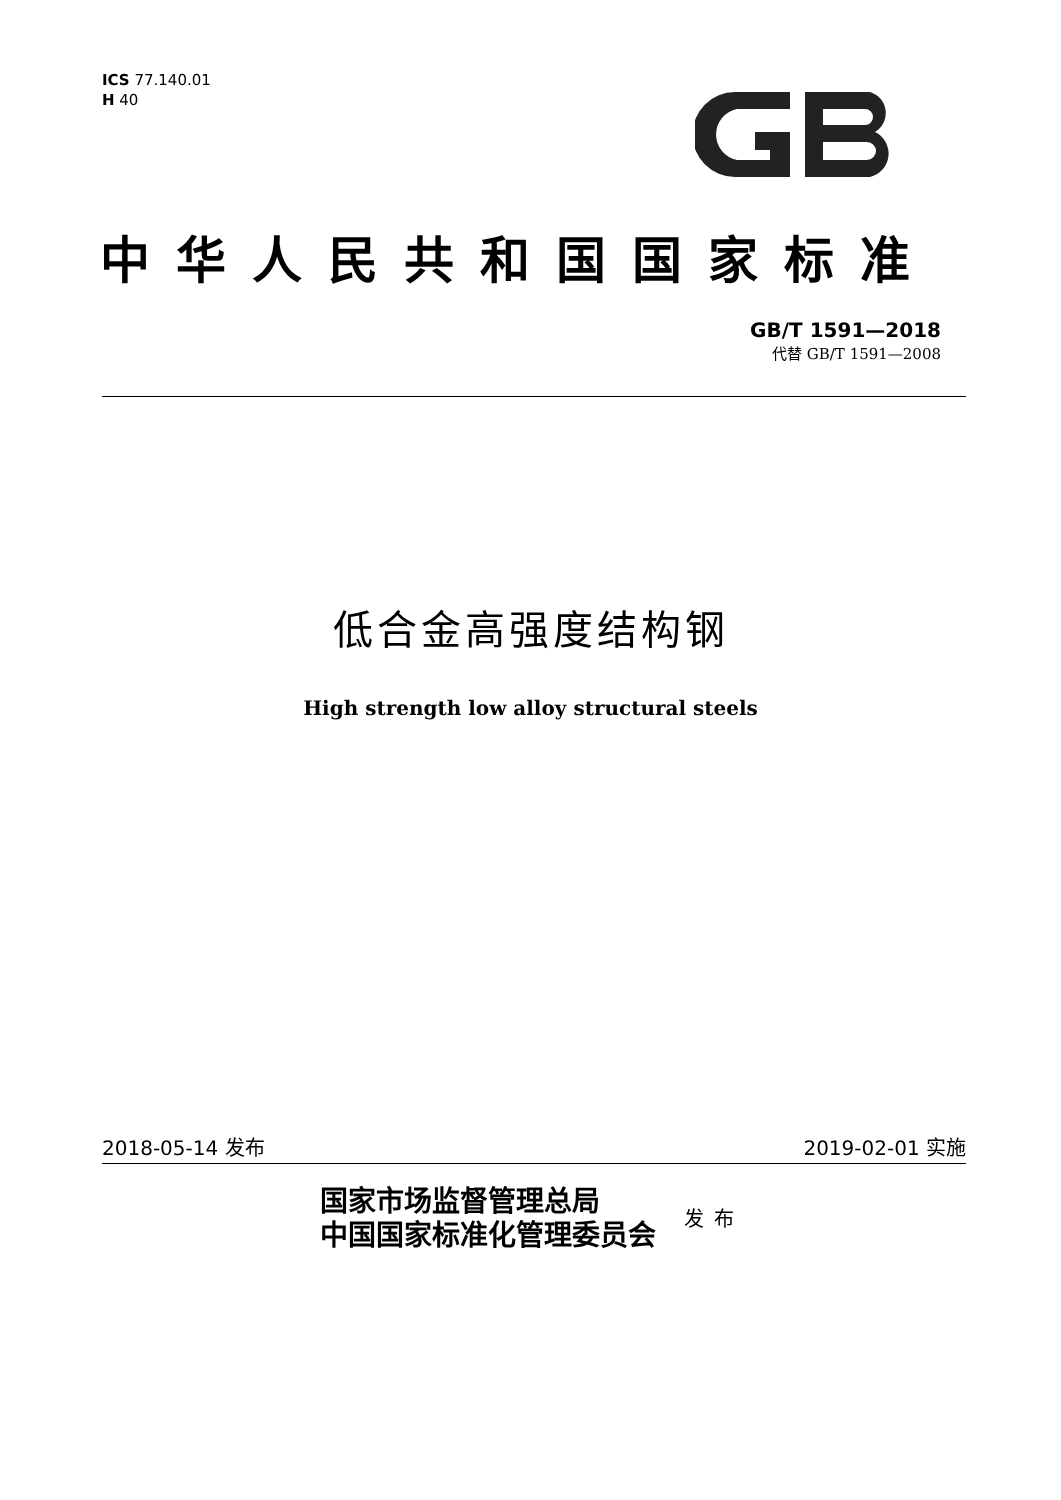ICS 77.140.01
H 40
中华人民共和国国家标准
GB/T 1591—2018
代替 GB/T 1591—2008
低合金高强度结构钢
High strength low alloy structural steels
2018-05-14 发布 2019-02-01 实施
国家市场监督管理总局
中国国家标准化管理委员会
发布